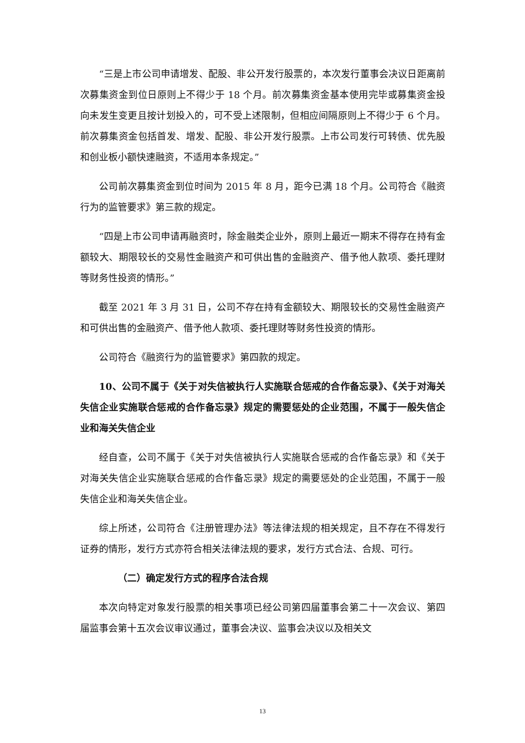“三是上市公司申请增发、配股、非公开发行股票的，本次发行董事会决议日距离前次募集资金到位日原则上不得少于 18 个月。前次募集资金基本使用完毕或募集资金投向未发生变更且按计划投入的，可不受上述限制，但相应间隔原则上不得少于 6 个月。前次募集资金包括首发、增发、配股、非公开发行股票。上市公司发行可转债、优先股和创业板小额快速融资，不适用本条规定。”
公司前次募集资金到位时间为 2015 年 8 月，距今已满 18 个月。公司符合《融资行为的监管要求》第三款的规定。
“四是上市公司申请再融资时，除金融类企业外，原则上最近一期末不得存在持有金额较大、期限较长的交易性金融资产和可供出售的金融资产、借予他人款项、委托理财等财务性投资的情形。”
截至 2021 年 3 月 31 日，公司不存在持有金额较大、期限较长的交易性金融资产和可供出售的金融资产、借予他人款项、委托理财等财务性投资的情形。
公司符合《融资行为的监管要求》第四款的规定。
10、公司不属于《关于对失信被执行人实施联合惩戒的合作备忘录》、《关于对海关失信企业实施联合惩戒的合作备忘录》规定的需要惩处的企业范围，不属于一般失信企业和海关失信企业
经自查，公司不属于《关于对失信被执行人实施联合惩戒的合作备忘录》和《关于对海关失信企业实施联合惩戒的合作备忘录》规定的需要惩处的企业范围，不属于一般失信企业和海关失信企业。
综上所述，公司符合《注册管理办法》等法律法规的相关规定，且不存在不得发行证券的情形，发行方式亦符合相关法律法规的要求，发行方式合法、合规、可行。
（二）确定发行方式的程序合法合规
本次向特定对象发行股票的相关事项已经公司第四届董事会第二十一次会议、第四届监事会第十五次会议审议通过，董事会决议、监事会决议以及相关文
13